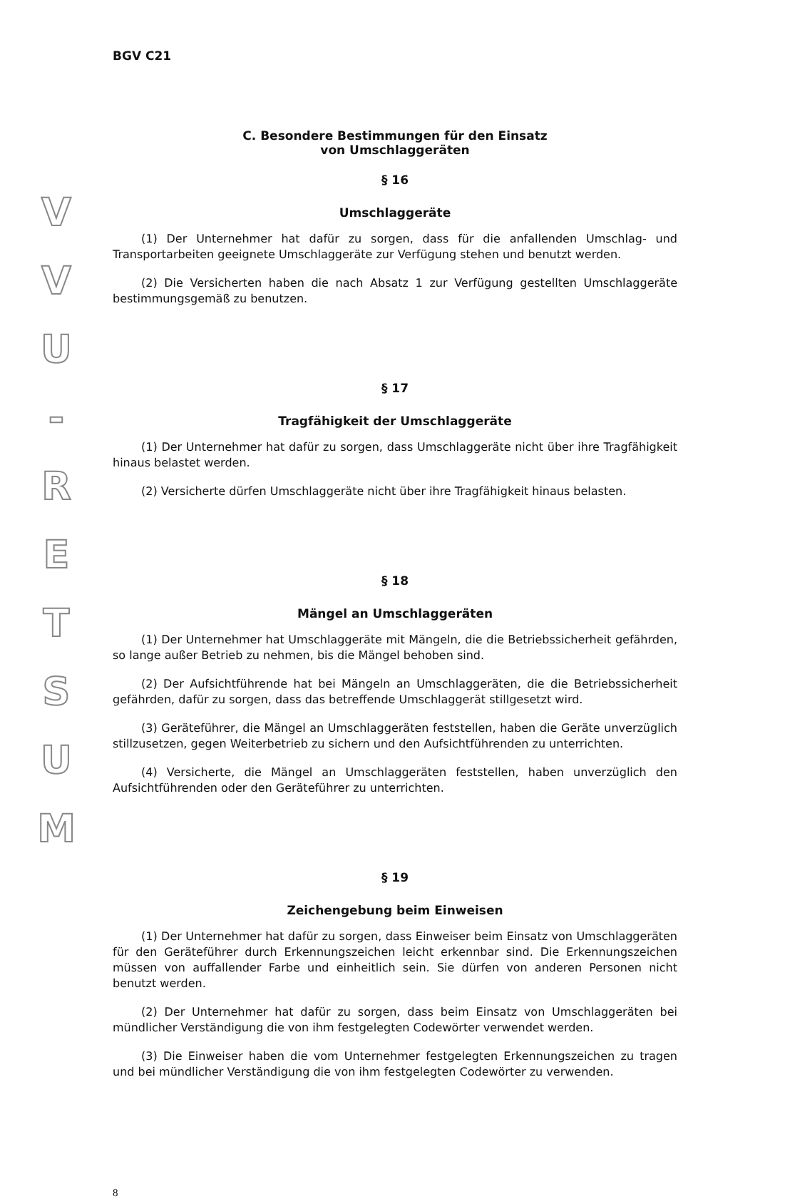V
V
U
-
R
E
T
S
U
M
BGV C21
C. Besondere Bestimmungen für den Einsatz
von Umschlaggeräten
§ 16
Umschlaggeräte
(1) Der Unternehmer hat dafür zu sorgen, dass für die anfallenden Umschlag- und Transportarbeiten geeignete Umschlaggeräte zur Verfügung stehen und benutzt werden.
(2) Die Versicherten haben die nach Absatz 1 zur Verfügung gestellten Umschlaggeräte bestimmungsgemäß zu benutzen.
§ 17
Tragfähigkeit der Umschlaggeräte
(1) Der Unternehmer hat dafür zu sorgen, dass Umschlaggeräte nicht über ihre Tragfähigkeit hinaus belastet werden.
(2) Versicherte dürfen Umschlaggeräte nicht über ihre Tragfähigkeit hinaus belasten.
§ 18
Mängel an Umschlaggeräten
(1) Der Unternehmer hat Umschlaggeräte mit Mängeln, die die Betriebssicherheit gefährden, so lange außer Betrieb zu nehmen, bis die Mängel behoben sind.
(2) Der Aufsichtführende hat bei Mängeln an Umschlaggeräten, die die Betriebssicherheit gefährden, dafür zu sorgen, dass das betreffende Umschlaggerät stillgesetzt wird.
(3) Geräteführer, die Mängel an Umschlaggeräten feststellen, haben die Geräte unverzüglich stillzusetzen, gegen Weiterbetrieb zu sichern und den Aufsichtführenden zu unterrichten.
(4) Versicherte, die Mängel an Umschlaggeräten feststellen, haben unverzüglich den Aufsichtführenden oder den Geräteführer zu unterrichten.
§ 19
Zeichengebung beim Einweisen
(1) Der Unternehmer hat dafür zu sorgen, dass Einweiser beim Einsatz von Umschlaggeräten für den Geräteführer durch Erkennungszeichen leicht erkennbar sind. Die Erkennungszeichen müssen von auffallender Farbe und einheitlich sein. Sie dürfen von anderen Personen nicht benutzt werden.
(2) Der Unternehmer hat dafür zu sorgen, dass beim Einsatz von Umschlaggeräten bei mündlicher Verständigung die von ihm festgelegten Codewörter verwendet werden.
(3) Die Einweiser haben die vom Unternehmer festgelegten Erkennungszeichen zu tragen und bei mündlicher Verständigung die von ihm festgelegten Codewörter zu verwenden.
8